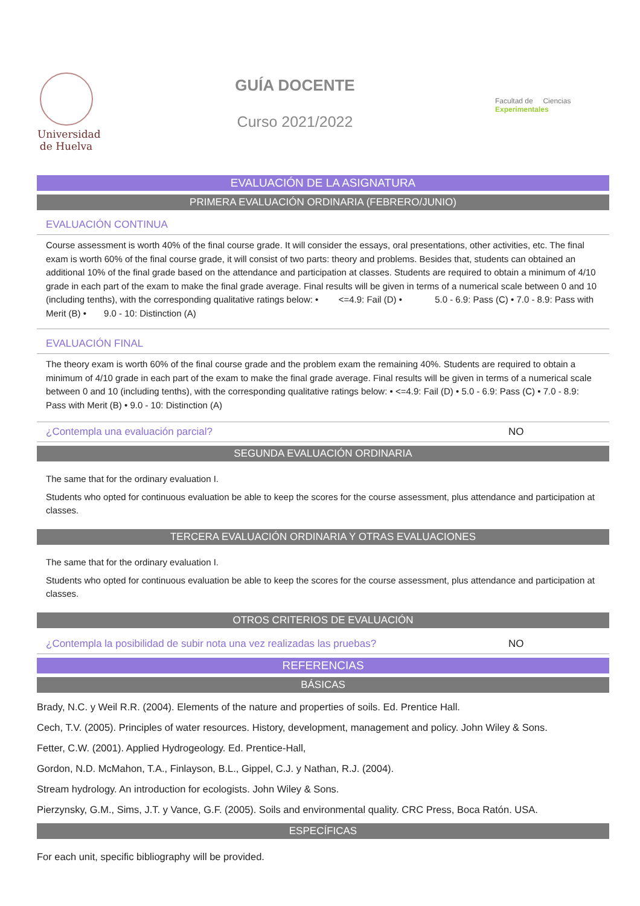Universidad
de Huelva
GUÍA DOCENTE
Curso 2021/2022
Facultad de Ciencias Experimentales
EVALUACIÓN DE LA ASIGNATURA
PRIMERA EVALUACIÓN ORDINARIA (FEBRERO/JUNIO)
EVALUACIÓN CONTINUA
Course assessment is worth 40% of the final course grade. It will consider the essays, oral presentations, other activities, etc. The final exam is worth 60% of the final course grade, it will consist of two parts: theory and problems. Besides that, students can obtained an additional 10% of the final grade based on the attendance and participation at classes. Students are required to obtain a minimum of 4/10 grade in each part of the exam to make the final grade average. Final results will be given in terms of a numerical scale between 0 and 10 (including tenths), with the corresponding qualitative ratings below: • <=4.9: Fail (D) • 5.0 - 6.9: Pass (C) • 7.0 - 8.9: Pass with Merit (B) • 9.0 - 10: Distinction (A)
EVALUACIÓN FINAL
The theory exam is worth 60% of the final course grade and the problem exam the remaining 40%. Students are required to obtain a minimum of 4/10 grade in each part of the exam to make the final grade average. Final results will be given in terms of a numerical scale between 0 and 10 (including tenths), with the corresponding qualitative ratings below: • <=4.9: Fail (D) • 5.0 - 6.9: Pass (C) • 7.0 - 8.9: Pass with Merit (B) • 9.0 - 10: Distinction (A)
¿Contempla una evaluación parcial? NO
SEGUNDA EVALUACIÓN ORDINARIA
The same that for the ordinary evaluation I.
Students who opted for continuous evaluation be able to keep the scores for the course assessment, plus attendance and participation at classes.
TERCERA EVALUACIÓN ORDINARIA Y OTRAS EVALUACIONES
The same that for the ordinary evaluation I.
Students who opted for continuous evaluation be able to keep the scores for the course assessment, plus attendance and participation at classes.
OTROS CRITERIOS DE EVALUACIÓN
¿Contempla la posibilidad de subir nota una vez realizadas las pruebas? NO
REFERENCIAS
BÁSICAS
Brady, N.C. y Weil R.R. (2004). Elements of the nature and properties of soils. Ed. Prentice Hall.
Cech, T.V. (2005). Principles of water resources. History, development, management and policy. John Wiley & Sons.
Fetter, C.W. (2001). Applied Hydrogeology. Ed. Prentice-Hall,
Gordon, N.D. McMahon, T.A., Finlayson, B.L., Gippel, C.J. y Nathan, R.J. (2004).
Stream hydrology. An introduction for ecologists. John Wiley & Sons.
Pierzynsky, G.M., Sims, J.T. y Vance, G.F. (2005). Soils and environmental quality. CRC Press, Boca Ratón. USA.
ESPECÍFICAS
For each unit, specific bibliography will be provided.